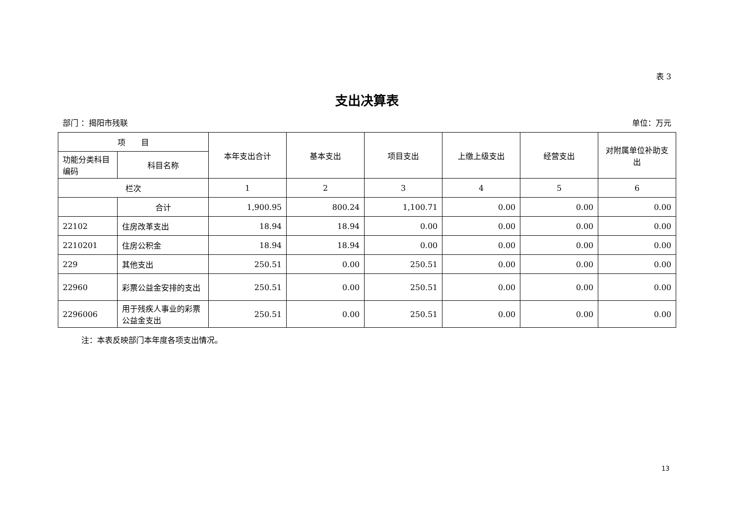表 3
支出决算表
部门 ：揭阳市残联 单位：万元
| 项 目 | | 本年支出合计 | 基本支出 | 项目支出 | 上缴上级支出 | 经营支出 | 对附属单位补助支出 |
| --- | --- | --- | --- | --- | --- | --- | --- |
| 功能分类科目编码 | 科目名称 | | | | | | |
| 栏次 | | 1 | 2 | 3 | 4 | 5 | 6 |
| | 合计 | 1,900.95 | 800.24 | 1,100.71 | 0.00 | 0.00 | 0.00 |
| 22102 | 住房改革支出 | 18.94 | 18.94 | 0.00 | 0.00 | 0.00 | 0.00 |
| 2210201 | 住房公积金 | 18.94 | 18.94 | 0.00 | 0.00 | 0.00 | 0.00 |
| 229 | 其他支出 | 250.51 | 0.00 | 250.51 | 0.00 | 0.00 | 0.00 |
| 22960 | 彩票公益金安排的支出 | 250.51 | 0.00 | 250.51 | 0.00 | 0.00 | 0.00 |
| 2296006 | 用于残疾人事业的彩票公益金支出 | 250.51 | 0.00 | 250.51 | 0.00 | 0.00 | 0.00 |
注：本表反映部门本年度各项支出情况。
13